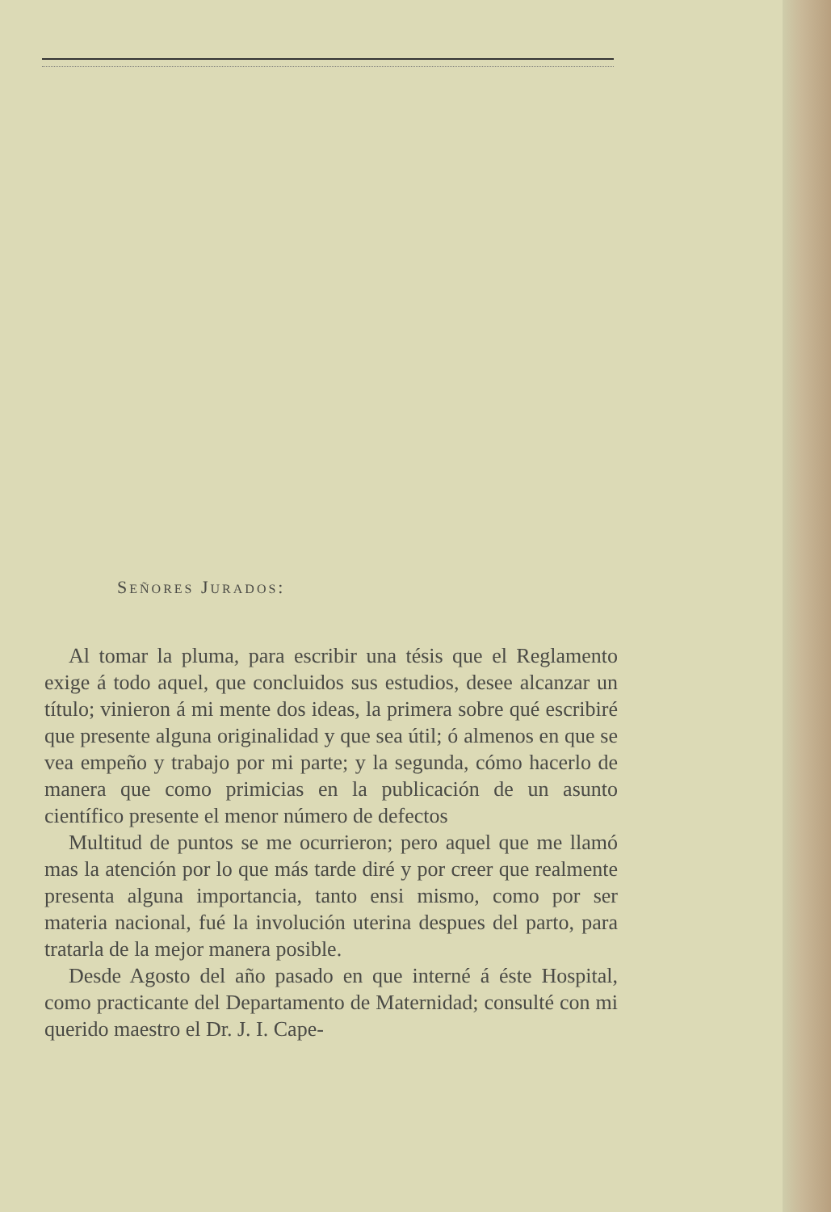SEÑORES JURADOS:
Al tomar la pluma, para escribir una tésis que el Reglamento exige á todo aquel, que concluidos sus estudios, desee alcanzar un título; vinieron á mi mente dos ideas, la primera sobre qué escribiré que presente alguna originalidad y que sea útil; ó almenos en que se vea empeño y trabajo por mi parte; y la segunda, cómo hacerlo de manera que como primicias en la publicación de un asunto científico presente el menor número de defectos
Multitud de puntos se me ocurrieron; pero aquel que me llamó mas la atención por lo que más tarde diré y por creer que realmente presenta alguna importancia, tanto ensi mismo, como por ser materia nacional, fué la involución uterina despues del parto, para tratarla de la mejor manera posible.
Desde Agosto del año pasado en que interné á éste Hospital, como practicante del Departamento de Maternidad; consulté con mi querido maestro el Dr. J. I. Cape-